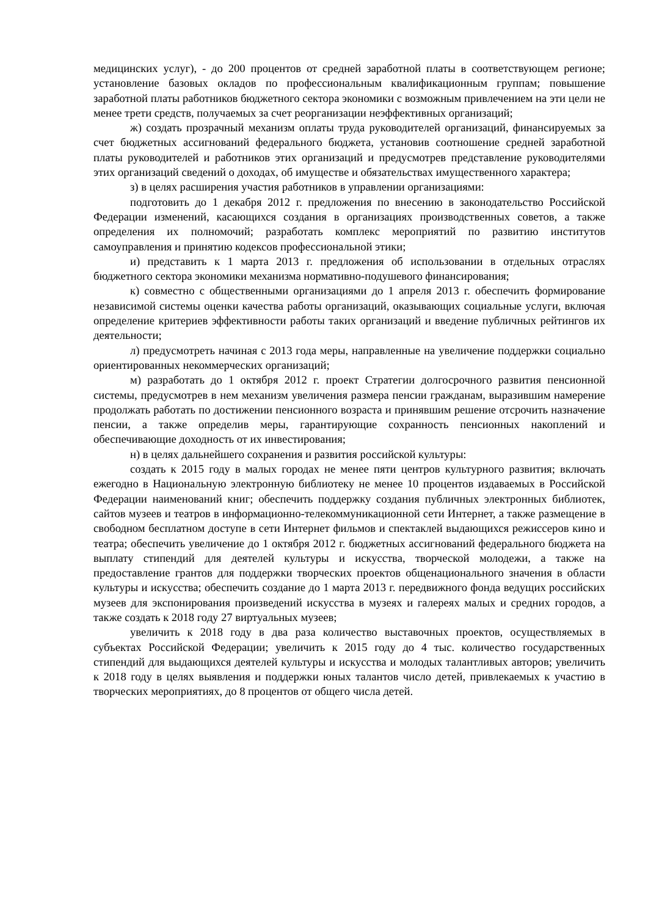медицинских услуг), - до 200 процентов от средней заработной платы в соответствующем регионе; установление базовых окладов по профессиональным квалификационным группам; повышение заработной платы работников бюджетного сектора экономики с возможным привлечением на эти цели не менее трети средств, получаемых за счет реорганизации неэффективных организаций;
ж) создать прозрачный механизм оплаты труда руководителей организаций, финансируемых за счет бюджетных ассигнований федерального бюджета, установив соотношение средней заработной платы руководителей и работников этих организаций и предусмотрев представление руководителями этих организаций сведений о доходах, об имуществе и обязательствах имущественного характера;
з) в целях расширения участия работников в управлении организациями:
подготовить до 1 декабря 2012 г. предложения по внесению в законодательство Российской Федерации изменений, касающихся создания в организациях производственных советов, а также определения их полномочий; разработать комплекс мероприятий по развитию институтов самоуправления и принятию кодексов профессиональной этики;
и) представить к 1 марта 2013 г. предложения об использовании в отдельных отраслях бюджетного сектора экономики механизма нормативно-подушевого финансирования;
к) совместно с общественными организациями до 1 апреля 2013 г. обеспечить формирование независимой системы оценки качества работы организаций, оказывающих социальные услуги, включая определение критериев эффективности работы таких организаций и введение публичных рейтингов их деятельности;
л) предусмотреть начиная с 2013 года меры, направленные на увеличение поддержки социально ориентированных некоммерческих организаций;
м) разработать до 1 октября 2012 г. проект Стратегии долгосрочного развития пенсионной системы, предусмотрев в нем механизм увеличения размера пенсии гражданам, выразившим намерение продолжать работать по достижении пенсионного возраста и принявшим решение отсрочить назначение пенсии, а также определив меры, гарантирующие сохранность пенсионных накоплений и обеспечивающие доходность от их инвестирования;
н) в целях дальнейшего сохранения и развития российской культуры:
создать к 2015 году в малых городах не менее пяти центров культурного развития; включать ежегодно в Национальную электронную библиотеку не менее 10 процентов издаваемых в Российской Федерации наименований книг; обеспечить поддержку создания публичных электронных библиотек, сайтов музеев и театров в информационно-телекоммуникационной сети Интернет, а также размещение в свободном бесплатном доступе в сети Интернет фильмов и спектаклей выдающихся режиссеров кино и театра; обеспечить увеличение до 1 октября 2012 г. бюджетных ассигнований федерального бюджета на выплату стипендий для деятелей культуры и искусства, творческой молодежи, а также на предоставление грантов для поддержки творческих проектов общенационального значения в области культуры и искусства; обеспечить создание до 1 марта 2013 г. передвижного фонда ведущих российских музеев для экспонирования произведений искусства в музеях и галереях малых и средних городов, а также создать к 2018 году 27 виртуальных музеев;
увеличить к 2018 году в два раза количество выставочных проектов, осуществляемых в субъектах Российской Федерации; увеличить к 2015 году до 4 тыс. количество государственных стипендий для выдающихся деятелей культуры и искусства и молодых талантливых авторов; увеличить к 2018 году в целях выявления и поддержки юных талантов число детей, привлекаемых к участию в творческих мероприятиях, до 8 процентов от общего числа детей.